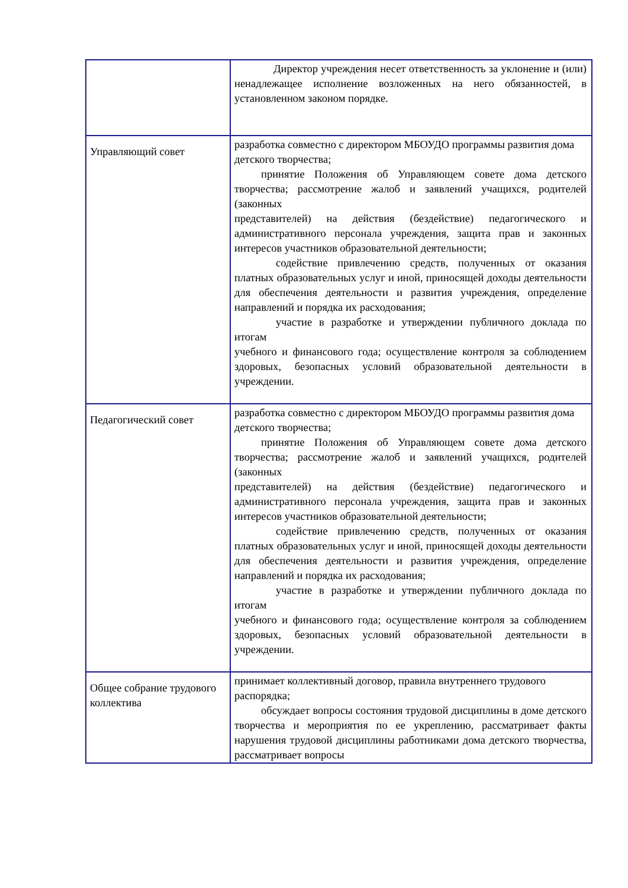| | Директор учреждения несет ответственность за уклонение и (или) ненадлежащее исполнение возложенных на него обязанностей, в установленном законом порядке. |
| Управляющий совет | разработка совместно с директором МБОУДО программы развития дома детского творчества; принятие Положения об Управляющем совете дома детского творчества; рассмотрение жалоб и заявлений учащихся, родителей (законных представителей) на действия (бездействие) педагогического и административного персонала учреждения, защита прав и законных интересов участников образовательной деятельности; содействие привлечению средств, полученных от оказания платных образовательных услуг и иной, приносящей доходы деятельности для обеспечения деятельности и развития учреждения, определение направлений и порядка их расходования; участие в разработке и утверждении публичного доклада по итогам учебного и финансового года; осуществление контроля за соблюдением здоровых, безопасных условий образовательной деятельности в учреждении. |
| Педагогический совет | разработка совместно с директором МБОУДО программы развития дома детского творчества; принятие Положения об Управляющем совете дома детского творчества; рассмотрение жалоб и заявлений учащихся, родителей (законных представителей) на действия (бездействие) педагогического и административного персонала учреждения, защита прав и законных интересов участников образовательной деятельности; содействие привлечению средств, полученных от оказания платных образовательных услуг и иной, приносящей доходы деятельности для обеспечения деятельности и развития учреждения, определение направлений и порядка их расходования; участие в разработке и утверждении публичного доклада по итогам учебного и финансового года; осуществление контроля за соблюдением здоровых, безопасных условий образовательной деятельности в учреждении. |
| Общее собрание трудового коллектива | принимает коллективный договор, правила внутреннего трудового распорядка; обсуждает вопросы состояния трудовой дисциплины в доме детского творчества и мероприятия по ее укреплению, рассматривает факты нарушения трудовой дисциплины работниками дома детского творчества, рассматривает вопросы |